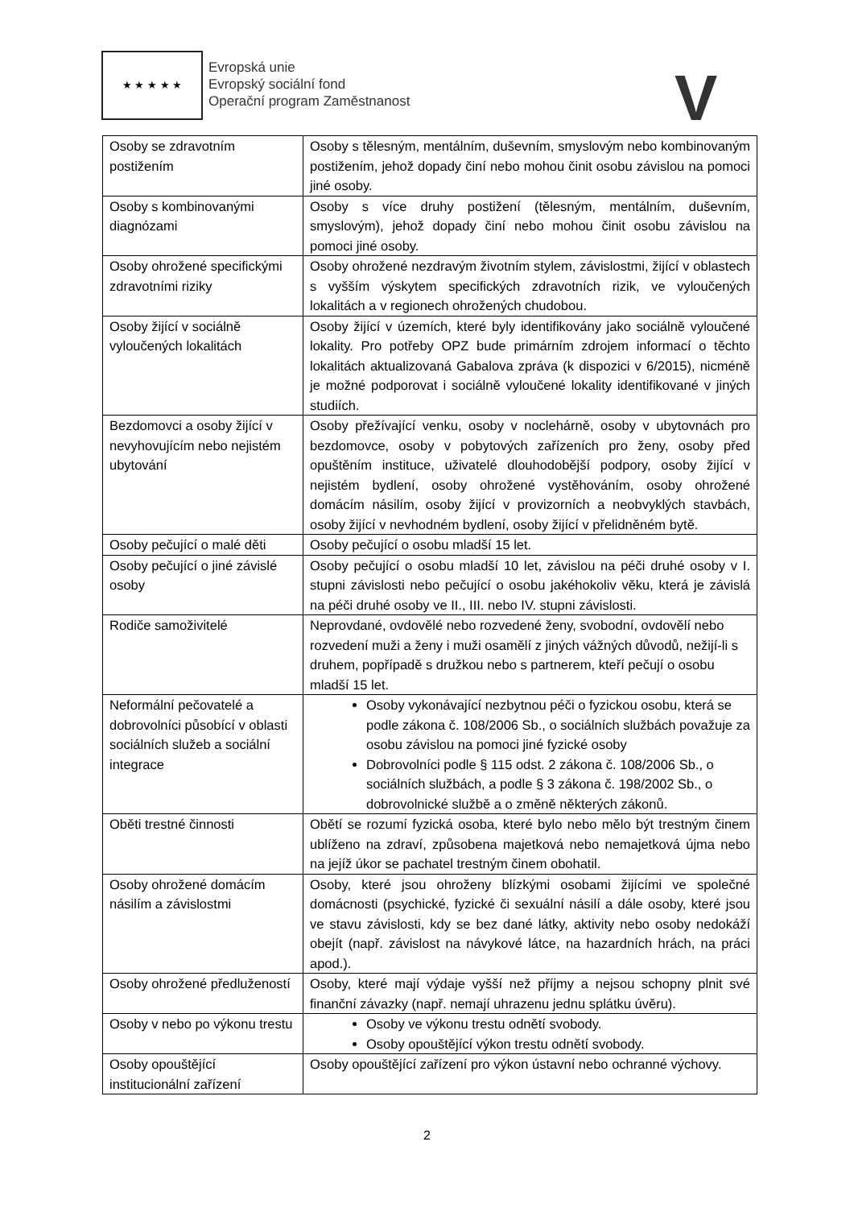★ ★ ★ ★ ★
Evropská unie
Evropský sociální fond
Operační program Zaměstnanost
V
| Osoby se zdravotním postižením | Osoby s tělesným, mentálním, duševním, smyslovým nebo kombinovaným postižením, jehož dopady činí nebo mohou činit osobu závislou na pomoci jiné osoby. |
| Osoby s kombinovanými diagnózami | Osoby s více druhy postižení (tělesným, mentálním, duševním, smyslovým), jehož dopady činí nebo mohou činit osobu závislou na pomoci jiné osoby. |
| Osoby ohrožené specifickými zdravotními riziky | Osoby ohrožené nezdravým životním stylem, závislostmi, žijící v oblastech s vyšším výskytem specifických zdravotních rizik, ve vyloučených lokalitách a v regionech ohrožených chudobou. |
| Osoby žijící v sociálně vyloučených lokalitách | Osoby žijící v územích, které byly identifikovány jako sociálně vyloučené lokality. Pro potřeby OPZ bude primárním zdrojem informací o těchto lokalitách aktualizovaná Gabalova zpráva (k dispozici v 6/2015), nicméně je možné podporovat i sociálně vyloučené lokality identifikované v jiných studiích. |
| Bezdomovci a osoby žijící v nevyhovujícím nebo nejistém ubytování | Osoby přežívající venku, osoby v noclehárně, osoby v ubytovnách pro bezdomovce, osoby v pobytových zařízeních pro ženy, osoby před opuštěním instituce, uživatelé dlouhodobější podpory, osoby žijící v nejistém bydlení, osoby ohrožené vystěhováním, osoby ohrožené domácím násilím, osoby žijící v provizorních a neobvyklých stavbách, osoby žijící v nevhodném bydlení, osoby žijící v přelidněném bytě. |
| Osoby pečující o malé děti | Osoby pečující o osobu mladší 15 let. |
| Osoby pečující o jiné závislé osoby | Osoby pečující o osobu mladší 10 let, závislou na péči druhé osoby v I. stupni závislosti nebo pečující o osobu jakéhokoliv věku, která je závislá na péči druhé osoby ve II., III. nebo IV. stupni závislosti. |
| Rodiče samoživitelé | Neprovdané, ovdovělé nebo rozvedené ženy, svobodní, ovdovělí nebo rozvedení muži a ženy i muži osamělí z jiných vážných důvodů, nežijí-li s druhem, popřípadě s družkou nebo s partnerem, kteří pečují o osobu mladší 15 let. |
| Neformální pečovatelé a dobrovolníci působící v oblasti sociálních služeb a sociální integrace | Osoby vykonávající nezbytnou péči o fyzickou osobu, která se podle zákona č. 108/2006 Sb., o sociálních službách považuje za osobu závislou na pomoci jiné fyzické osoby Dobrovolníci podle § 115 odst. 2 zákona č. 108/2006 Sb., o sociálních službách, a podle § 3 zákona č. 198/2002 Sb., o dobrovolnické službě a o změně některých zákonů. |
| Oběti trestné činnosti | Obětí se rozumí fyzická osoba, které bylo nebo mělo být trestným činem ublíženo na zdraví, způsobena majetková nebo nemajetková újma nebo na jejíž úkor se pachatel trestným činem obohatil. |
| Osoby ohrožené domácím násilím a závislostmi | Osoby, které jsou ohroženy blízkými osobami žijícími ve společné domácnosti (psychické, fyzické či sexuální násilí a dále osoby, které jsou ve stavu závislosti, kdy se bez dané látky, aktivity nebo osoby nedokáží obejít (např. závislost na návykové látce, na hazardních hrách, na práci apod.). |
| Osoby ohrožené předlužeností | Osoby, které mají výdaje vyšší než příjmy a nejsou schopny plnit své finanční závazky (např. nemají uhrazenu jednu splátku úvěru). |
| Osoby v nebo po výkonu trestu | Osoby ve výkonu trestu odnětí svobody. Osoby opouštějící výkon trestu odnětí svobody. |
| Osoby opouštějící institucionální zařízení | Osoby opouštějící zařízení pro výkon ústavní nebo ochranné výchovy. |
2